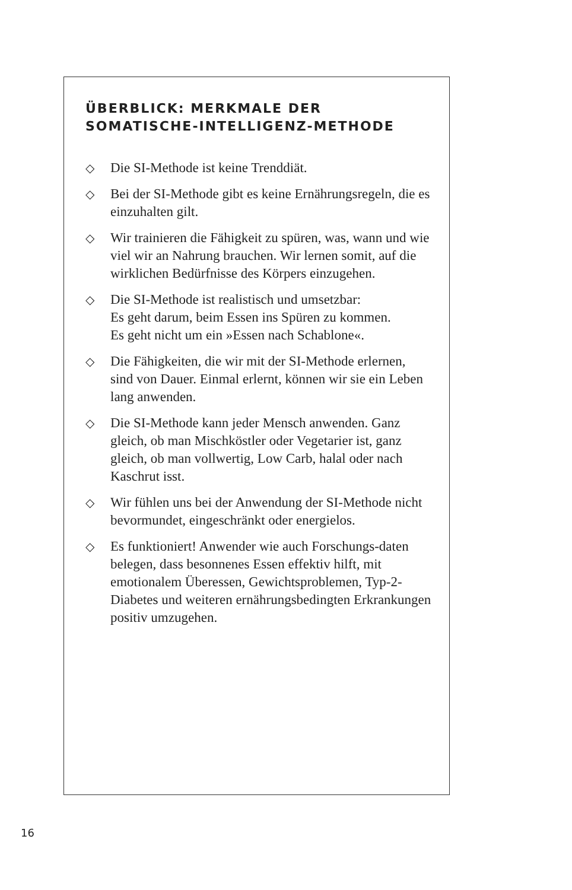ÜBERBLICK: MERKMALE DER
SOMATISCHE-INTELLIGENZ-METHODE
◇ Die SI-Methode ist keine Trenddiät.
◇ Bei der SI-Methode gibt es keine Ernährungsregeln, die es einzuhalten gilt.
◇ Wir trainieren die Fähigkeit zu spüren, was, wann und wie viel wir an Nahrung brauchen. Wir lernen somit, auf die wirklichen Bedürfnisse des Körpers einzugehen.
◇ Die SI-Methode ist realistisch und umsetzbar:
Es geht darum, beim Essen ins Spüren zu kommen.
Es geht nicht um ein »Essen nach Schablone«.
◇ Die Fähigkeiten, die wir mit der SI-Methode erlernen, sind von Dauer. Einmal erlernt, können wir sie ein Leben lang anwenden.
◇ Die SI-Methode kann jeder Mensch anwenden. Ganz gleich, ob man Mischköstler oder Vegetarier ist, ganz gleich, ob man vollwertig, Low Carb, halal oder nach Kaschrut isst.
◇ Wir fühlen uns bei der Anwendung der SI-Methode nicht bevormundet, eingeschränkt oder energielos.
◇ Es funktioniert! Anwender wie auch Forschungs-daten belegen, dass besonnenes Essen effektiv hilft, mit emotionalem Überessen, Gewichtsproblemen, Typ-2-Diabetes und weiteren ernährungsbedingten Erkrankungen positiv umzugehen.
16